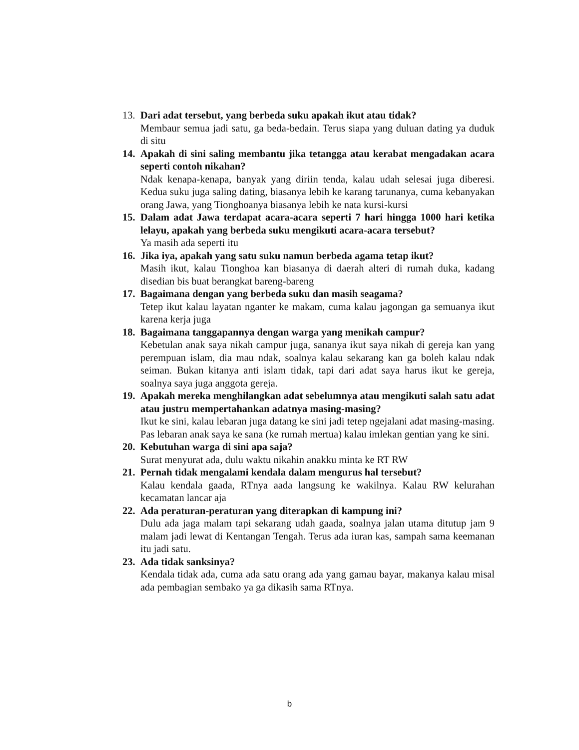13.
Dari adat tersebut, yang berbeda suku apakah ikut atau tidak?
Membaur semua jadi satu, ga beda-bedain. Terus siapa yang duluan dating ya duduk di situ
14.
Apakah di sini saling membantu jika tetangga atau kerabat mengadakan acara seperti contoh nikahan?
Ndak kenapa-kenapa, banyak yang diriin tenda, kalau udah selesai juga diberesi. Kedua suku juga saling dating, biasanya lebih ke karang tarunanya, cuma kebanyakan orang Jawa, yang Tionghoanya biasanya lebih ke nata kursi-kursi
15.
Dalam adat Jawa terdapat acara-acara seperti 7 hari hingga 1000 hari ketika lelayu, apakah yang berbeda suku mengikuti acara-acara tersebut?
Ya masih ada seperti itu
16.
Jika iya, apakah yang satu suku namun berbeda agama tetap ikut?
Masih ikut, kalau Tionghoa kan biasanya di daerah alteri di rumah duka, kadang disedian bis buat berangkat bareng-bareng
17.
Bagaimana dengan yang berbeda suku dan masih seagama?
Tetep ikut kalau layatan nganter ke makam, cuma kalau jagongan ga semuanya ikut karena kerja juga
18.
Bagaimana tanggapannya dengan warga yang menikah campur?
Kebetulan anak saya nikah campur juga, sananya ikut saya nikah di gereja kan yang perempuan islam, dia mau ndak, soalnya kalau sekarang kan ga boleh kalau ndak seiman. Bukan kitanya anti islam tidak, tapi dari adat saya harus ikut ke gereja, soalnya saya juga anggota gereja.
19.
Apakah mereka menghilangkan adat sebelumnya atau mengikuti salah satu adat atau justru mempertahankan adatnya masing-masing?
Ikut ke sini, kalau lebaran juga datang ke sini jadi tetep ngejalani adat masing-masing. Pas lebaran anak saya ke sana (ke rumah mertua) kalau imlekan gentian yang ke sini.
20.
Kebutuhan warga di sini apa saja?
Surat menyurat ada, dulu waktu nikahin anakku minta ke RT RW
21.
Pernah tidak mengalami kendala dalam mengurus hal tersebut?
Kalau kendala gaada, RTnya aada langsung ke wakilnya. Kalau RW kelurahan kecamatan lancar aja
22.
Ada peraturan-peraturan yang diterapkan di kampung ini?
Dulu ada jaga malam tapi sekarang udah gaada, soalnya jalan utama ditutup jam 9 malam jadi lewat di Kentangan Tengah. Terus ada iuran kas, sampah sama keemanan itu jadi satu.
23.
Ada tidak sanksinya?
Kendala tidak ada, cuma ada satu orang ada yang gamau bayar, makanya kalau misal ada pembagian sembako ya ga dikasih sama RTnya.
b